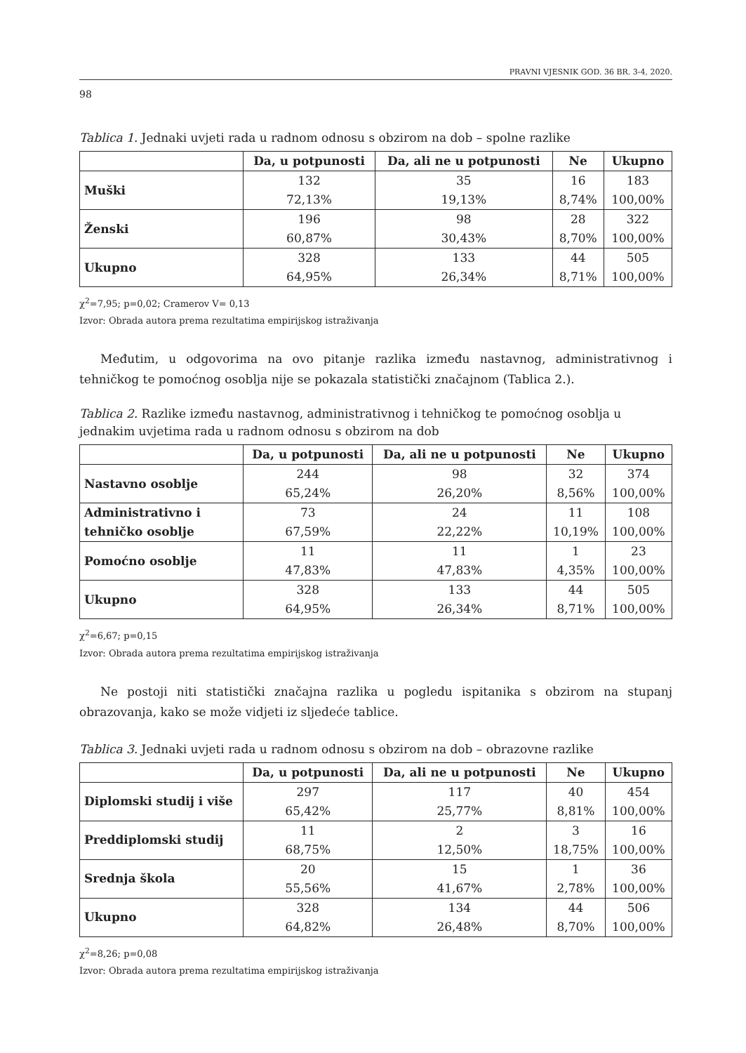PRAVNI VJESNIK GOD. 36 BR. 3-4, 2020.
98
Tablica 1. Jednaki uvjeti rada u radnom odnosu s obzirom na dob – spolne razlike
| | Da, u potpunosti | Da, ali ne u potpunosti | Ne | Ukupno |
| --- | --- | --- | --- | --- |
| Muški | 132 72,13% | 35 19,13% | 16 8,74% | 183 100,00% |
| Ženski | 196 60,87% | 98 30,43% | 28 8,70% | 322 100,00% |
| Ukupno | 328 64,95% | 133 26,34% | 44 8,71% | 505 100,00% |
χ<sup>2</sup>=7,95; p=0,02; Cramerov V= 0,13
Izvor: Obrada autora prema rezultatima empirijskog istraživanja
Međutim, u odgovorima na ovo pitanje razlika između nastavnog, administrativnog i tehničkog te pomoćnog osoblja nije se pokazala statistički značajnom (Tablica 2.).
Tablica 2. Razlike između nastavnog, administrativnog i tehničkog te pomoćnog osoblja u jednakim uvjetima rada u radnom odnosu s obzirom na dob
| | Da, u potpunosti | Da, ali ne u potpunosti | Ne | Ukupno |
| --- | --- | --- | --- | --- |
| Nastavno osoblje | 244 65,24% | 98 26,20% | 32 8,56% | 374 100,00% |
| Administrativno i tehničko osoblje | 73 67,59% | 24 22,22% | 11 10,19% | 108 100,00% |
| Pomoćno osoblje | 11 47,83% | 11 47,83% | 1 4,35% | 23 100,00% |
| Ukupno | 328 64,95% | 133 26,34% | 44 8,71% | 505 100,00% |
χ<sup>2</sup>=6,67; p=0,15
Izvor: Obrada autora prema rezultatima empirijskog istraživanja
Ne postoji niti statistički značajna razlika u pogledu ispitanika s obzirom na stupanj obrazovanja, kako se može vidjeti iz sljedeće tablice.
Tablica 3. Jednaki uvjeti rada u radnom odnosu s obzirom na dob – obrazovne razlike
| | Da, u potpunosti | Da, ali ne u potpunosti | Ne | Ukupno |
| --- | --- | --- | --- | --- |
| Diplomski studij i više | 297 65,42% | 117 25,77% | 40 8,81% | 454 100,00% |
| Preddiplomski studij | 11 68,75% | 2 12,50% | 3 18,75% | 16 100,00% |
| Srednja škola | 20 55,56% | 15 41,67% | 1 2,78% | 36 100,00% |
| Ukupno | 328 64,82% | 134 26,48% | 44 8,70% | 506 100,00% |
χ<sup>2</sup>=8,26; p=0,08
Izvor: Obrada autora prema rezultatima empirijskog istraživanja